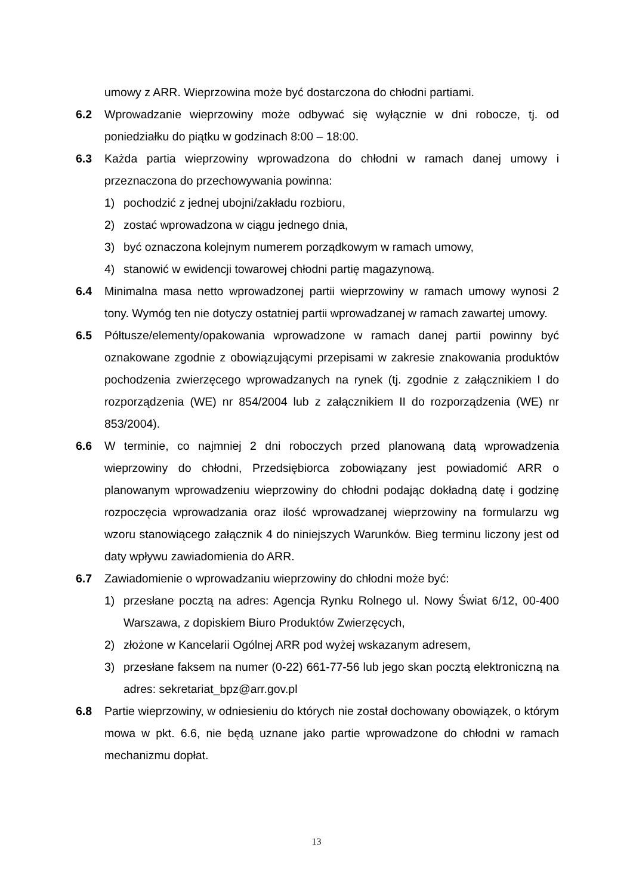umowy z ARR. Wieprzowina może być dostarczona do chłodni partiami.
6.2 Wprowadzanie wieprzowiny może odbywać się wyłącznie w dni robocze, tj. od poniedziałku do piątku w godzinach 8:00 – 18:00.
6.3 Każda partia wieprzowiny wprowadzona do chłodni w ramach danej umowy i przeznaczona do przechowywania powinna:
1) pochodzić z jednej ubojni/zakładu rozbioru,
2) zostać wprowadzona w ciągu jednego dnia,
3) być oznaczona kolejnym numerem porządkowym w ramach umowy,
4) stanowić w ewidencji towarowej chłodni partię magazynową.
6.4 Minimalna masa netto wprowadzonej partii wieprzowiny w ramach umowy wynosi 2 tony. Wymóg ten nie dotyczy ostatniej partii wprowadzanej w ramach zawartej umowy.
6.5 Półtusze/elementy/opakowania wprowadzone w ramach danej partii powinny być oznakowane zgodnie z obowiązującymi przepisami w zakresie znakowania produktów pochodzenia zwierzęcego wprowadzanych na rynek (tj. zgodnie z załącznikiem I do rozporządzenia (WE) nr 854/2004 lub z załącznikiem II do rozporządzenia (WE) nr 853/2004).
6.6 W terminie, co najmniej 2 dni roboczych przed planowaną datą wprowadzenia wieprzowiny do chłodni, Przedsiębiorca zobowiązany jest powiadomić ARR o planowanym wprowadzeniu wieprzowiny do chłodni podając dokładną datę i godzinę rozpoczęcia wprowadzania oraz ilość wprowadzanej wieprzowiny na formularzu wg wzoru stanowiącego załącznik 4 do niniejszych Warunków. Bieg terminu liczony jest od daty wpływu zawiadomienia do ARR.
6.7 Zawiadomienie o wprowadzaniu wieprzowiny do chłodni może być:
1) przesłane pocztą na adres: Agencja Rynku Rolnego ul. Nowy Świat 6/12, 00-400 Warszawa, z dopiskiem Biuro Produktów Zwierzęcych,
2) złożone w Kancelarii Ogólnej ARR pod wyżej wskazanym adresem,
3) przesłane faksem na numer (0-22) 661-77-56 lub jego skan pocztą elektroniczną na adres: sekretariat_bpz@arr.gov.pl
6.8 Partie wieprzowiny, w odniesieniu do których nie został dochowany obowiązek, o którym mowa w pkt. 6.6, nie będą uznane jako partie wprowadzone do chłodni w ramach mechanizmu dopłat.
13